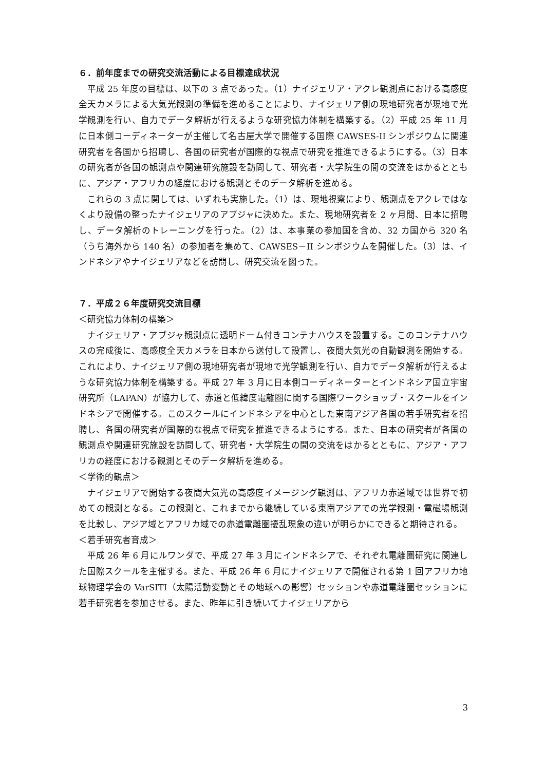６．前年度までの研究交流活動による目標達成状況
平成 25 年度の目標は、以下の 3 点であった。（1）ナイジェリア・アクレ観測点における高感度全天カメラによる大気光観測の準備を進めることにより、ナイジェリア側の現地研究者が現地で光学観測を行い、自力でデータ解析が行えるような研究協力体制を構築する。（2）平成 25 年 11 月に日本側コーディネーターが主催して名古屋大学で開催する国際 CAWSES-II シンポジウムに関連研究者を各国から招聘し、各国の研究者が国際的な視点で研究を推進できるようにする。（3）日本の研究者が各国の観測点や関連研究施設を訪問して、研究者・大学院生の間の交流をはかるとともに、アジア・アフリカの経度における観測とそのデータ解析を進める。
これらの 3 点に関しては、いずれも実施した。（1）は、現地視察により、観測点をアクレではなくより設備の整ったナイジェリアのアブジャに決めた。また、現地研究者を 2 ヶ月間、日本に招聘し、データ解析のトレーニングを行った。（2）は、本事業の参加国を含め、32 カ国から 320 名（うち海外から 140 名）の参加者を集めて、CAWSES－II シンポジウムを開催した。（3）は、インドネシアやナイジェリアなどを訪問し、研究交流を図った。
７．平成２６年度研究交流目標
＜研究協力体制の構築＞
ナイジェリア・アブジャ観測点に透明ドーム付きコンテナハウスを設置する。このコンテナハウスの完成後に、高感度全天カメラを日本から送付して設置し、夜間大気光の自動観測を開始する。これにより、ナイジェリア側の現地研究者が現地で光学観測を行い、自力でデータ解析が行えるような研究協力体制を構築する。平成 27 年 3 月に日本側コーディネーターとインドネシア国立宇宙研究所（LAPAN）が協力して、赤道と低緯度電離圏に関する国際ワークショップ・スクールをインドネシアで開催する。このスクールにインドネシアを中心とした東南アジア各国の若手研究者を招聘し、各国の研究者が国際的な視点で研究を推進できるようにする。また、日本の研究者が各国の観測点や関連研究施設を訪問して、研究者・大学院生の間の交流をはかるとともに、アジア・アフリカの経度における観測とそのデータ解析を進める。
＜学術的観点＞
ナイジェリアで開始する夜間大気光の高感度イメージング観測は、アフリカ赤道域では世界で初めての観測となる。この観測と、これまでから継続している東南アジアでの光学観測・電磁場観測を比較し、アジア域とアフリカ域での赤道電離圏擾乱現象の違いが明らかにできると期待される。
＜若手研究者育成＞
平成 26 年 6 月にルワンダで、平成 27 年 3 月にインドネシアで、それぞれ電離圏研究に関連した国際スクールを主催する。また、平成 26 年 6 月にナイジェリアで開催される第 1 回アフリカ地球物理学会の VarSITI（太陽活動変動とその地球への影響）セッションや赤道電離圏セッションに若手研究者を参加させる。また、昨年に引き続いてナイジェリアから
3